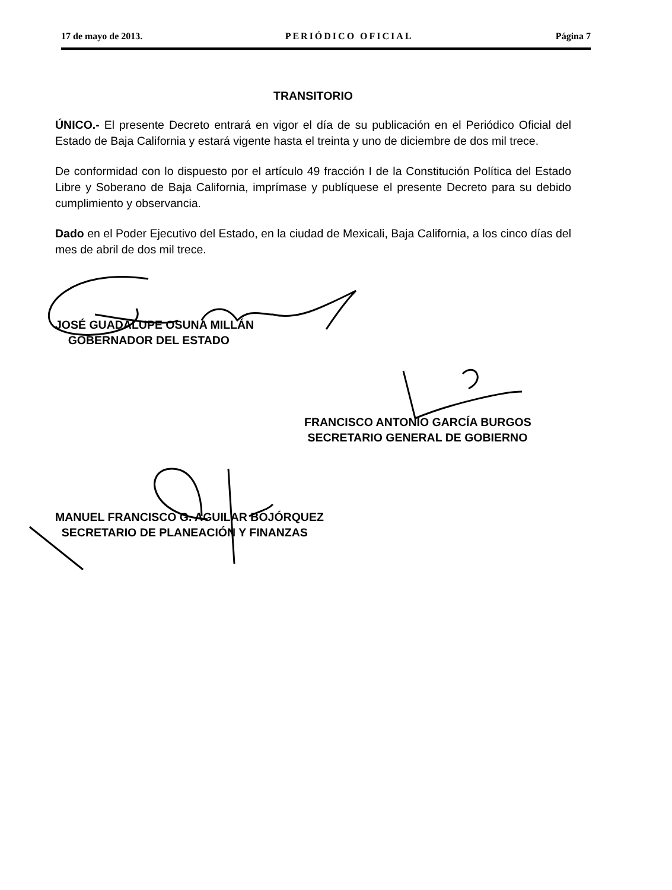17 de mayo de 2013. PERIÓDICO OFICIAL Página 7
TRANSITORIO
ÚNICO.- El presente Decreto entrará en vigor el día de su publicación en el Periódico Oficial del Estado de Baja California y estará vigente hasta el treinta y uno de diciembre de dos mil trece.
De conformidad con lo dispuesto por el artículo 49 fracción I de la Constitución Política del Estado Libre y Soberano de Baja California, imprímase y publíquese el presente Decreto para su debido cumplimiento y observancia.
Dado en el Poder Ejecutivo del Estado, en la ciudad de Mexicali, Baja California, a los cinco días del mes de abril de dos mil trece.
JOSÉ GUADALUPE OSUNA MILLÁN
GOBERNADOR DEL ESTADO
FRANCISCO ANTONIO GARCÍA BURGOS
SECRETARIO GENERAL DE GOBIERNO
MANUEL FRANCISCO G. AGUILAR BOJÓRQUEZ
SECRETARIO DE PLANEACIÓN Y FINANZAS